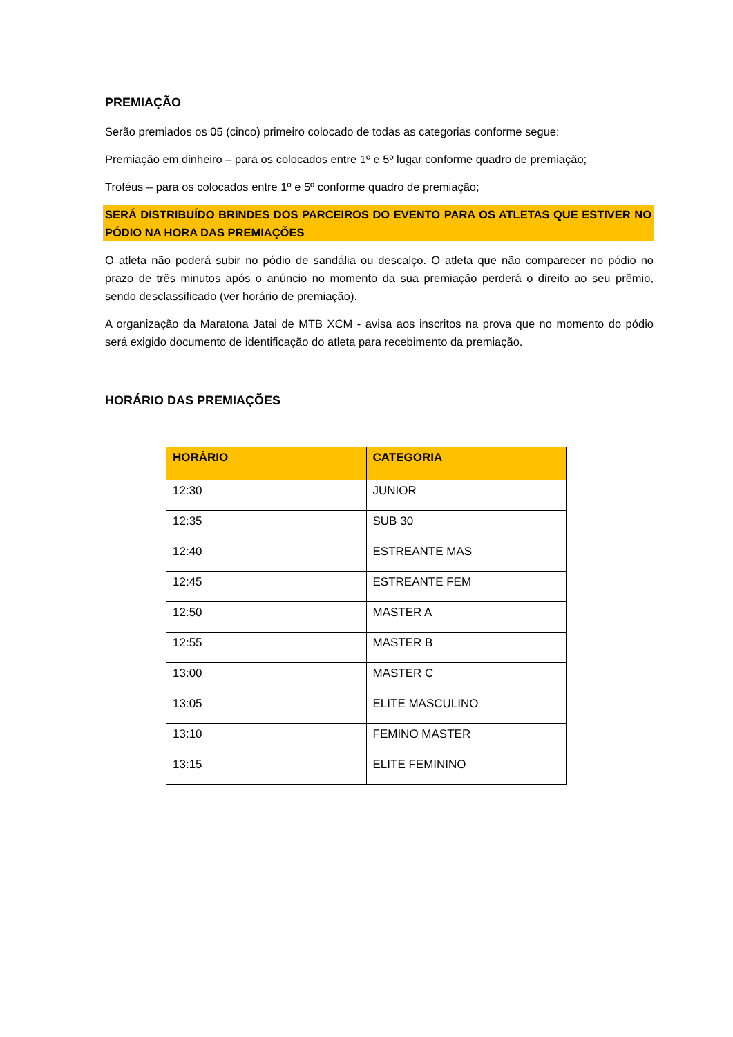PREMIAÇÃO
Serão premiados os 05 (cinco) primeiro colocado de todas as categorias conforme segue:
Premiação em dinheiro – para os colocados entre 1º e 5º lugar conforme quadro de premiação;
Troféus – para os colocados entre 1º e 5º conforme quadro de premiação;
SERÁ DISTRIBUÍDO BRINDES DOS PARCEIROS DO EVENTO PARA OS ATLETAS QUE ESTIVER NO PÓDIO NA HORA DAS PREMIAÇÕES
O atleta não poderá subir no pódio de sandália ou descalço. O atleta que não comparecer no pódio no prazo de três minutos após o anúncio no momento da sua premiação perderá o direito ao seu prêmio, sendo desclassificado (ver horário de premiação).
A organização da Maratona Jatai de MTB XCM - avisa aos inscritos na prova que no momento do pódio será exigido documento de identificação do atleta para recebimento da premiação.
HORÁRIO DAS PREMIAÇÕES
| HORÁRIO | CATEGORIA |
| --- | --- |
| 12:30 | JUNIOR |
| 12:35 | SUB 30 |
| 12:40 | ESTREANTE MAS |
| 12:45 | ESTREANTE FEM |
| 12:50 | MASTER A |
| 12:55 | MASTER B |
| 13:00 | MASTER C |
| 13:05 | ELITE MASCULINO |
| 13:10 | FEMINO MASTER |
| 13:15 | ELITE FEMININO |